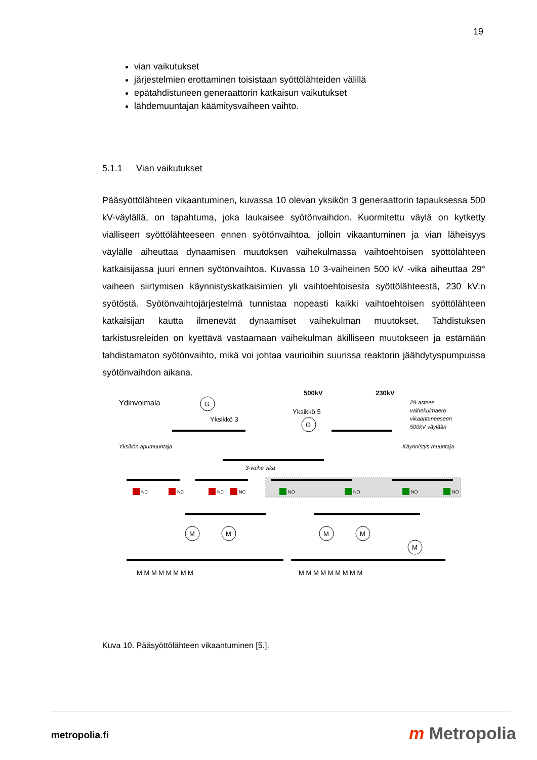19
vian vaikutukset
järjestelmien erottaminen toisistaan syöttölähteiden välillä
epätahdistuneen generaattorin katkaisun vaikutukset
lähdemuuntajan käämitysvaiheen vaihto.
5.1.1 Vian vaikutukset
Pääsyöttölähteen vikaantuminen, kuvassa 10 olevan yksikön 3 generaattorin tapauksessa 500 kV-väylällä, on tapahtuma, joka laukaisee syötönvaihdon. Kuormitettu väylä on kytketty vialliseen syöttölähteeseen ennen syötönvaihtoa, jolloin vikaantuminen ja vian läheisyys väylälle aiheuttaa dynaamisen muutoksen vaihekulmassa vaihtoehtoisen syöttölähteen katkaisijassa juuri ennen syötönvaihtoa. Kuvassa 10 3-vaiheinen 500 kV -vika aiheuttaa 29° vaiheen siirtymisen käynnistyskatkaisimien yli vaihtoehtoisesta syöttölähteestä, 230 kV:n syötöstä. Syötönvaihtojärjestelmä tunnistaa nopeasti kaikki vaihtoehtoisen syöttölähteen katkaisijan kautta ilmenevät dynaamiset vaihekulman muutokset. Tahdistuksen tarkistusreleiden on kyettävä vastaamaan vaihekulman äkilliseen muutokseen ja estämään tahdistamaton syötönvaihto, mikä voi johtaa vaurioihin suurissa reaktorin jäähdytyspumpuissa syötönvaihdon aikana.
Ydinvoimala
500kV
230kV
Yksikkö 3
Yksikkö 5
29-asteen
vaihekulmaero
vikaantuneeseen
500kV väylään
Yksikön apumuuntaja
Käynnistys-muuntaja
3-vaihe vika
NC
NC
NC
NC
NO
NO
NO
NO
G
G
M
M
M
M
M
M M M M M M M M
M M M M M M M M M
Kuva 10. Pääsyöttölähteen vikaantuminen [5.].
metropolia.fi m Metropolia